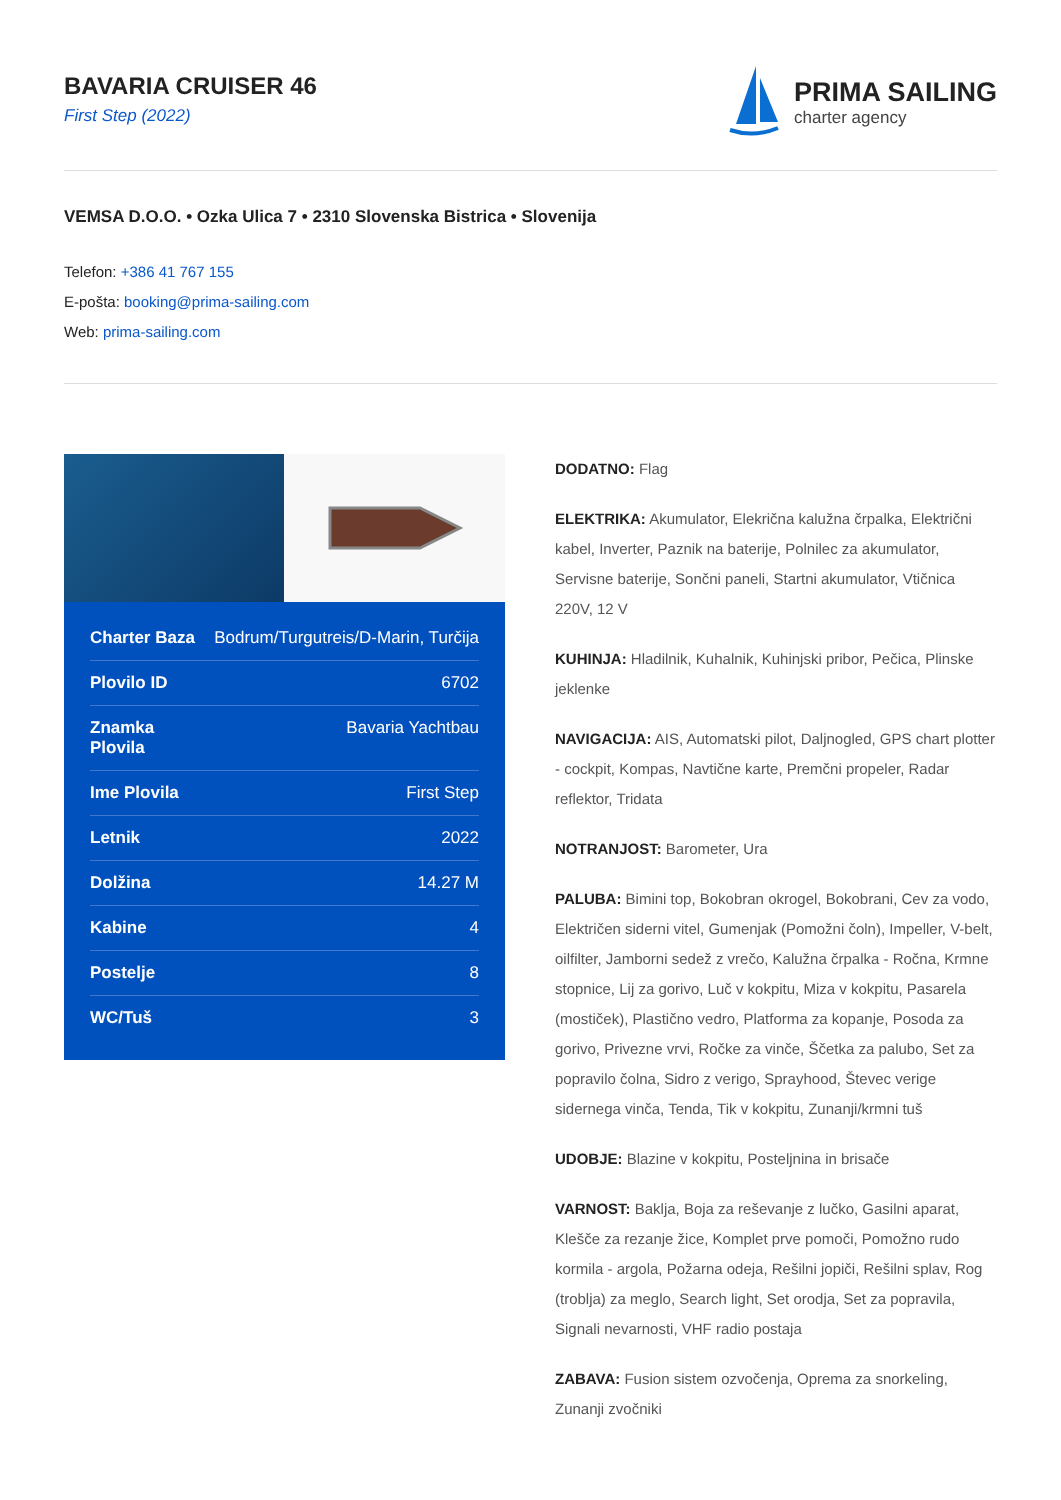BAVARIA CRUISER 46
First Step (2022)
PRIMA SAILING
charter agency
VEMSA D.O.O. • Ozka Ulica 7 • 2310 Slovenska Bistrica • Slovenija
Telefon: +386 41 767 155
E-pošta: booking@prima-sailing.com
Web: prima-sailing.com
| Charter Baza | Bodrum/Turgutreis/D-Marin, Turčija |
| Plovilo ID | 6702 |
| Znamka Plovila | Bavaria Yachtbau |
| Ime Plovila | First Step |
| Letnik | 2022 |
| Dolžina | 14.27 M |
| Kabine | 4 |
| Postelje | 8 |
| WC/Tuš | 3 |
DODATNO: Flag
ELEKTRIKA: Akumulator, Elekrična kalužna črpalka, Električni kabel, Inverter, Paznik na baterije, Polnilec za akumulator, Servisne baterije, Sončni paneli, Startni akumulator, Vtičnica 220V, 12 V
KUHINJA: Hladilnik, Kuhalnik, Kuhinjski pribor, Pečica, Plinske jeklenke
NAVIGACIJA: AIS, Automatski pilot, Daljnogled, GPS chart plotter - cockpit, Kompas, Navtične karte, Premčni propeler, Radar reflektor, Tridata
NOTRANJOST: Barometer, Ura
PALUBA: Bimini top, Bokobran okrogel, Bokobrani, Cev za vodo, Električen siderni vitel, Gumenjak (Pomožni čoln), Impeller, V-belt, oilfilter, Jamborni sedež z vrečo, Kalužna črpalka - Ročna, Krmne stopnice, Lij za gorivo, Luč v kokpitu, Miza v kokpitu, Pasarela (mostiček), Plastično vedro, Platforma za kopanje, Posoda za gorivo, Privezne vrvi, Ročke za vinče, Ščetka za palubo, Set za popravilo čolna, Sidro z verigo, Sprayhood, Števec verige sidernega vinča, Tenda, Tik v kokpitu, Zunanji/krmni tuš
UDOBJE: Blazine v kokpitu, Posteljnina in brisače
VARNOST: Baklja, Boja za reševanje z lučko, Gasilni aparat, Klešče za rezanje žice, Komplet prve pomoči, Pomožno rudo kormila - argola, Požarna odeja, Rešilni jopiči, Rešilni splav, Rog (troblja) za meglo, Search light, Set orodja, Set za popravila, Signali nevarnosti, VHF radio postaja
ZABAVA: Fusion sistem ozvočenja, Oprema za snorkeling, Zunanji zvočniki